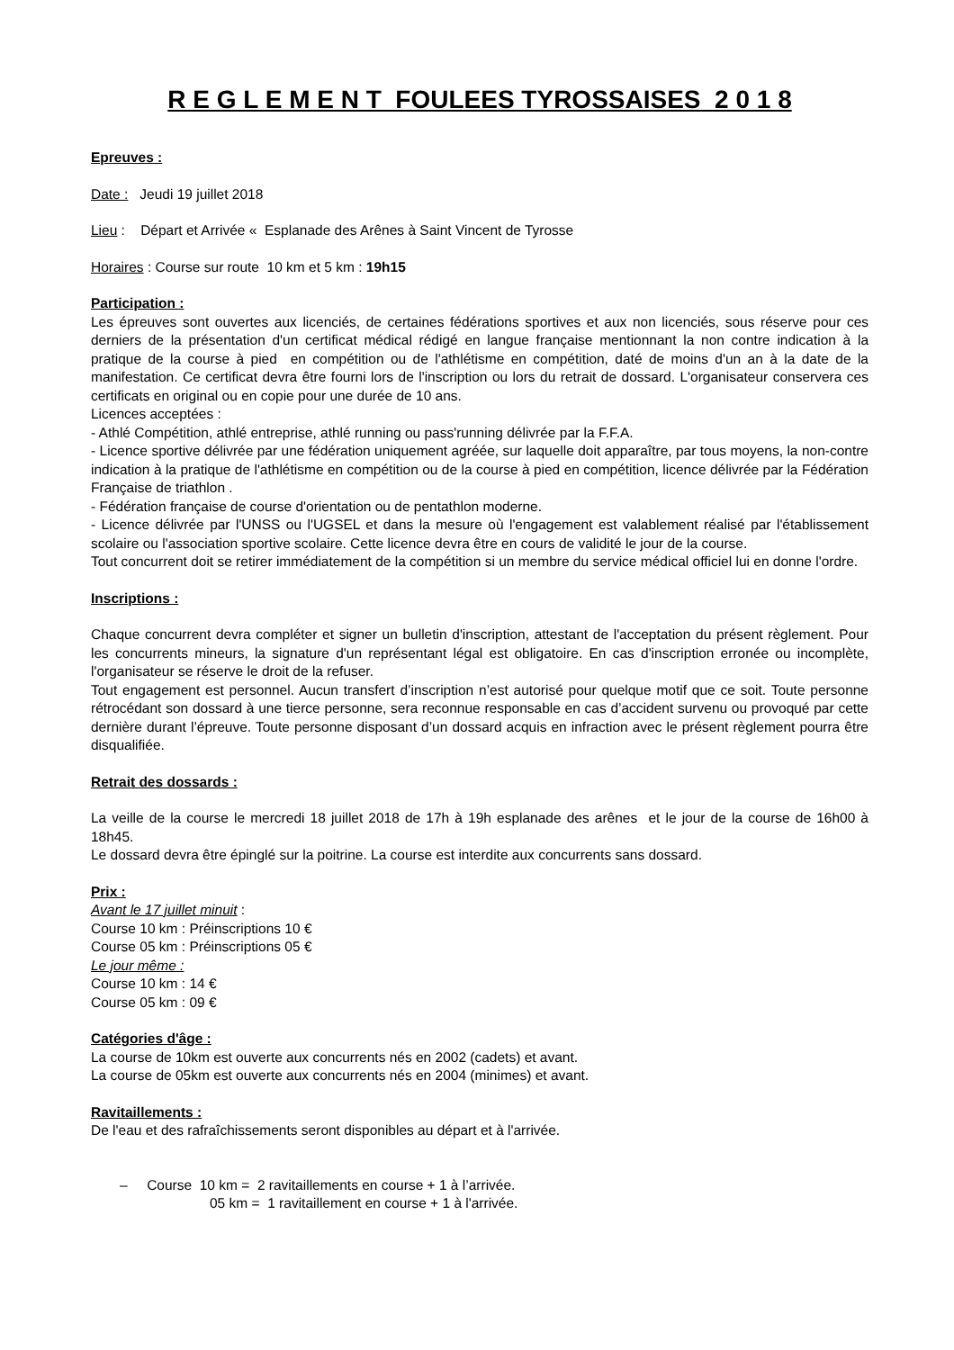R E G L E M E N T FOULEES TYROSSAISES 2 0 1 8
Epreuves :
Date : Jeudi 19 juillet 2018
Lieu : Départ et Arrivée « Esplanade des Arênes à Saint Vincent de Tyrosse
Horaires : Course sur route 10 km et 5 km : 19h15
Participation :
Les épreuves sont ouvertes aux licenciés, de certaines fédérations sportives et aux non licenciés, sous réserve pour ces derniers de la présentation d'un certificat médical rédigé en langue française mentionnant la non contre indication à la pratique de la course à pied en compétition ou de l'athlétisme en compétition, daté de moins d'un an à la date de la manifestation. Ce certificat devra être fourni lors de l'inscription ou lors du retrait de dossard. L'organisateur conservera ces certificats en original ou en copie pour une durée de 10 ans.
Licences acceptées :
- Athlé Compétition, athlé entreprise, athlé running ou pass'running délivrée par la F.F.A.
- Licence sportive délivrée par une fédération uniquement agréée, sur laquelle doit apparaître, par tous moyens, la non-contre indication à la pratique de l'athlétisme en compétition ou de la course à pied en compétition, licence délivrée par la Fédération Française de triathlon .
- Fédération française de course d'orientation ou de pentathlon moderne.
- Licence délivrée par l'UNSS ou l'UGSEL et dans la mesure où l'engagement est valablement réalisé par l'établissement scolaire ou l'association sportive scolaire. Cette licence devra être en cours de validité le jour de la course.
Tout concurrent doit se retirer immédiatement de la compétition si un membre du service médical officiel lui en donne l'ordre.
Inscriptions :
Chaque concurrent devra compléter et signer un bulletin d'inscription, attestant de l'acceptation du présent règlement. Pour les concurrents mineurs, la signature d'un représentant légal est obligatoire. En cas d'inscription erronée ou incomplète, l'organisateur se réserve le droit de la refuser.
Tout engagement est personnel. Aucun transfert d’inscription n’est autorisé pour quelque motif que ce soit. Toute personne rétrocédant son dossard à une tierce personne, sera reconnue responsable en cas d’accident survenu ou provoqué par cette dernière durant l’épreuve. Toute personne disposant d’un dossard acquis en infraction avec le présent règlement pourra être disqualifiée.
Retrait des dossards :
La veille de la course le mercredi 18 juillet 2018 de 17h à 19h esplanade des arênes et le jour de la course de 16h00 à 18h45.
Le dossard devra être épinglé sur la poitrine. La course est interdite aux concurrents sans dossard.
Prix :
Avant le 17 juillet minuit :
Course 10 km : Préinscriptions 10 €
Course 05 km : Préinscriptions 05 €
Le jour même :
Course 10 km : 14 €
Course 05 km : 09 €
Catégories d'âge :
La course de 10km est ouverte aux concurrents nés en 2002 (cadets) et avant.
La course de 05km est ouverte aux concurrents nés en 2004 (minimes) et avant.
Ravitaillements :
De l'eau et des rafraîchissements seront disponibles au départ et à l'arrivée.
– Course 10 km = 2 ravitaillements en course + 1 à l’arrivée.
05 km = 1 ravitaillement en course + 1 à l'arrivée.